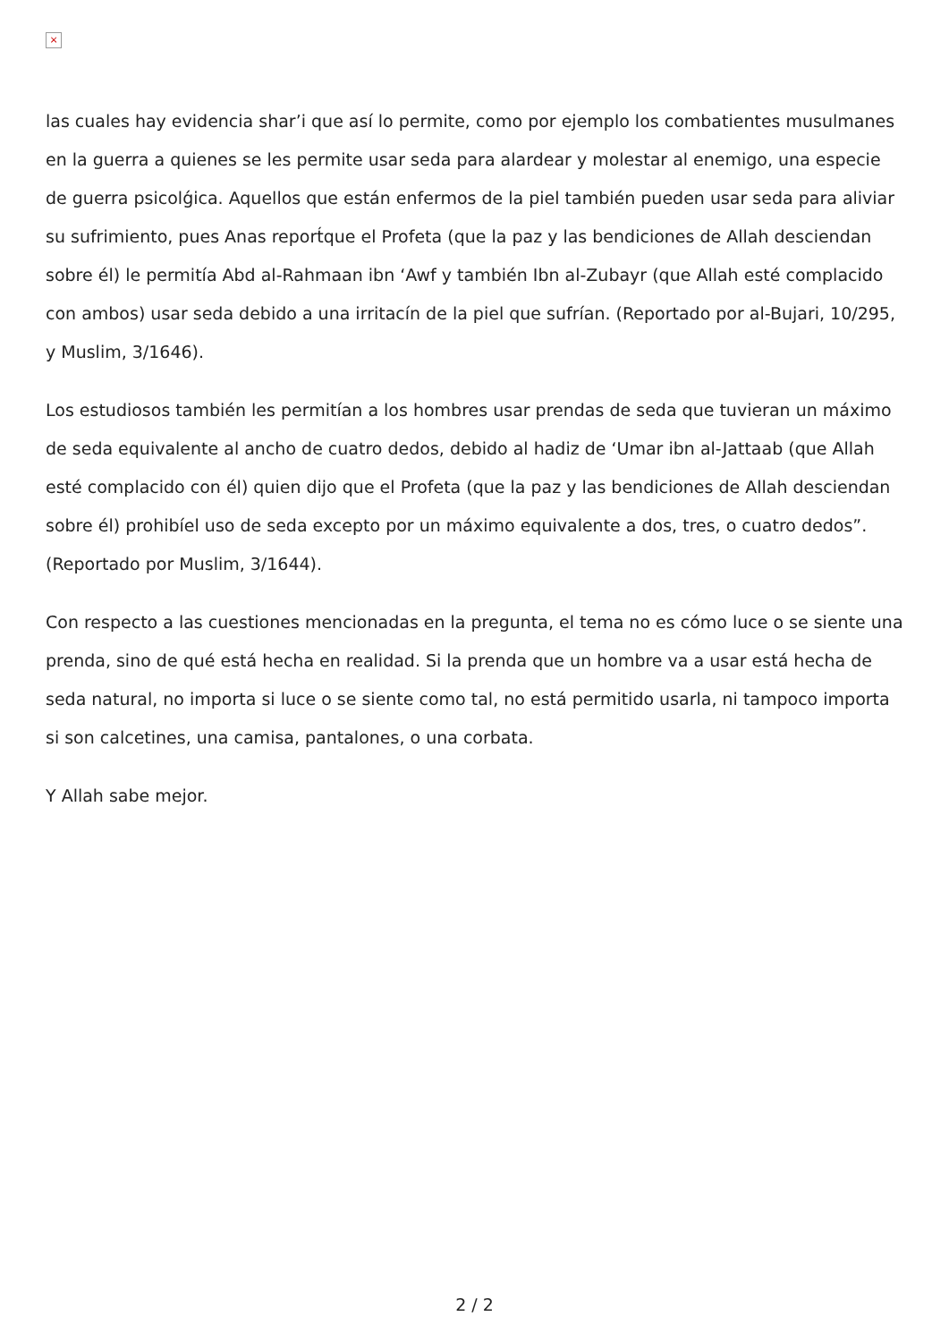×
las cuales hay evidencia shar’i que así lo permite, como por ejemplo los combatientes musulmanes en la guerra a quienes se les permite usar seda para alardear y molestar al enemigo, una especie de guerra psicolǵica. Aquellos que están enfermos de la piel también pueden usar seda para aliviar su sufrimiento, pues Anas report́que el Profeta (que la paz y las bendiciones de Allah desciendan sobre él) le permitía Abd al-Rahmaan ibn ‘Awf y también Ibn al-Zubayr (que Allah esté complacido con ambos) usar seda debido a una irritacín de la piel que sufrían. (Reportado por al-Bujari, 10/295, y Muslim, 3/1646).
Los estudiosos también les permitían a los hombres usar prendas de seda que tuvieran un máximo de seda equivalente al ancho de cuatro dedos, debido al hadiz de ‘Umar ibn al-Jattaab (que Allah esté complacido con él) quien dijo que el Profeta (que la paz y las bendiciones de Allah desciendan sobre él) prohibíel uso de seda excepto por un máximo equivalente a dos, tres, o cuatro dedos”. (Reportado por Muslim, 3/1644).
Con respecto a las cuestiones mencionadas en la pregunta, el tema no es cómo luce o se siente una prenda, sino de qué está hecha en realidad. Si la prenda que un hombre va a usar está hecha de seda natural, no importa si luce o se siente como tal, no está permitido usarla, ni tampoco importa si son calcetines, una camisa, pantalones, o una corbata.
Y Allah sabe mejor.
2 / 2